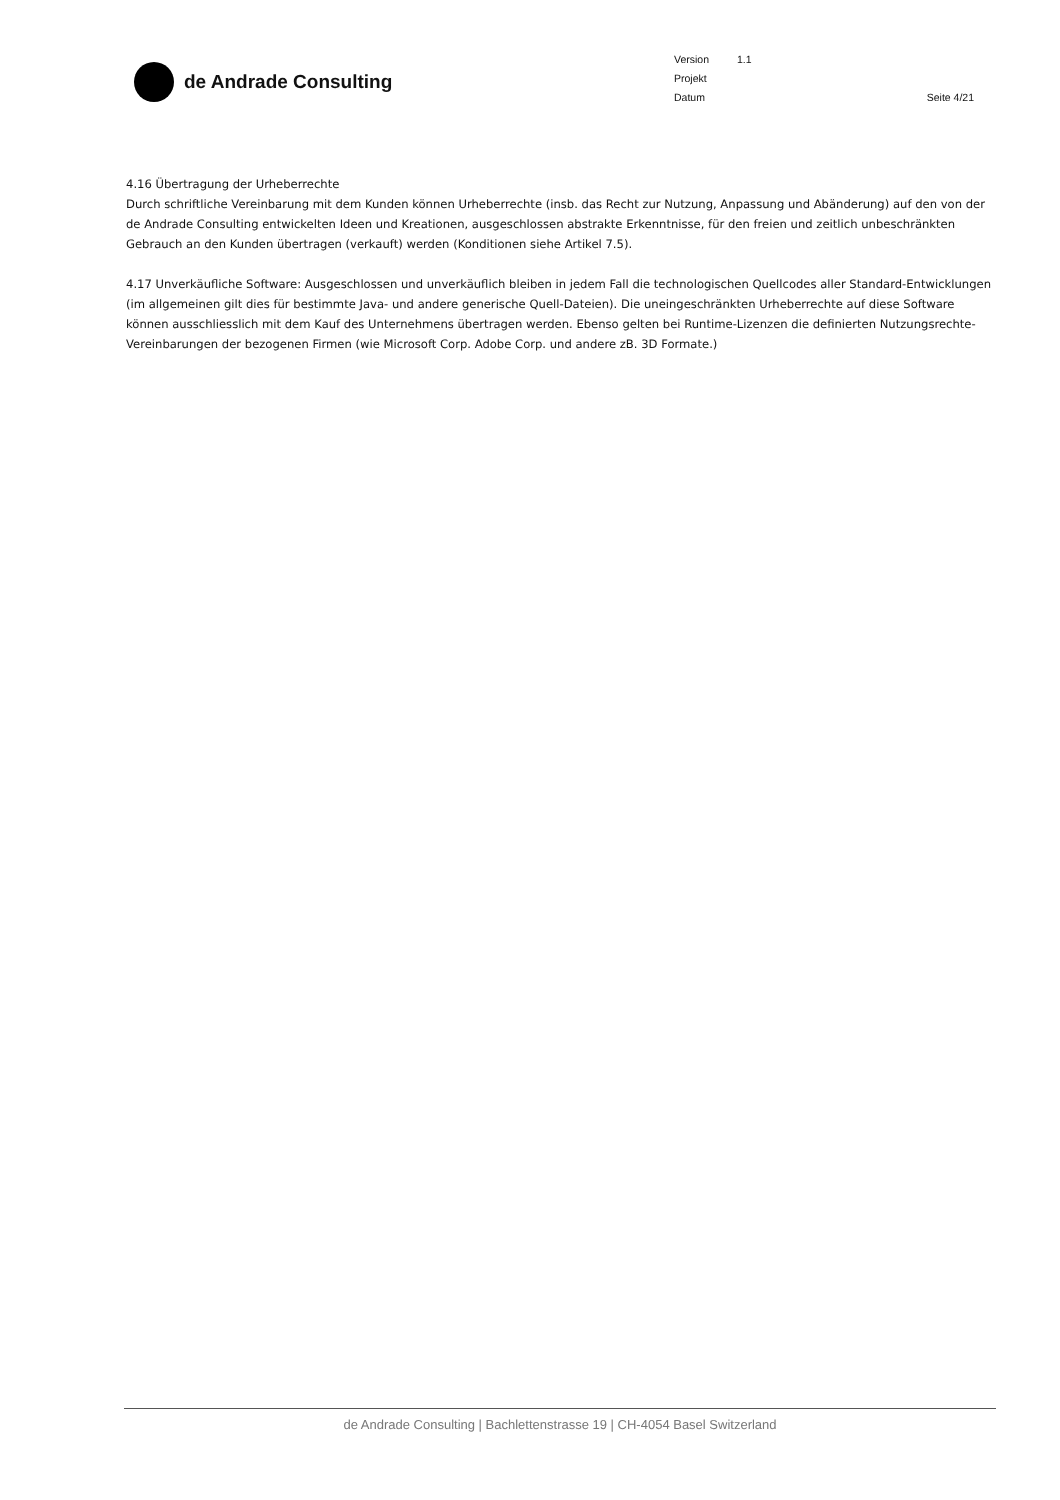de Andrade Consulting
| Version | 1.1 |
| Projekt | |
| Datum | |
Seite 4/21
4.16 Übertragung der Urheberrechte
Durch schriftliche Vereinbarung mit dem Kunden können Urheberrechte (insb. das Recht zur Nutzung, Anpassung und Abänderung) auf den von der de Andrade Consulting entwickelten Ideen und Kreationen, ausgeschlossen abstrakte Erkenntnisse, für den freien und zeitlich unbeschränkten Gebrauch an den Kunden übertragen (verkauft) werden (Konditionen siehe Artikel 7.5).
4.17 Unverkäufliche Software: Ausgeschlossen und unverkäuflich bleiben in jedem Fall die technologischen Quellcodes aller Standard-Entwicklungen (im allgemeinen gilt dies für bestimmte Java- und andere generische Quell-Dateien). Die uneingeschränkten Urheberrechte auf diese Software können ausschliesslich mit dem Kauf des Unternehmens übertragen werden. Ebenso gelten bei Runtime-Lizenzen die definierten Nutzungsrechte-Vereinbarungen der bezogenen Firmen (wie Microsoft Corp. Adobe Corp. und andere zB. 3D Formate.)
de Andrade Consulting | Bachlettenstrasse 19 | CH-4054 Basel Switzerland